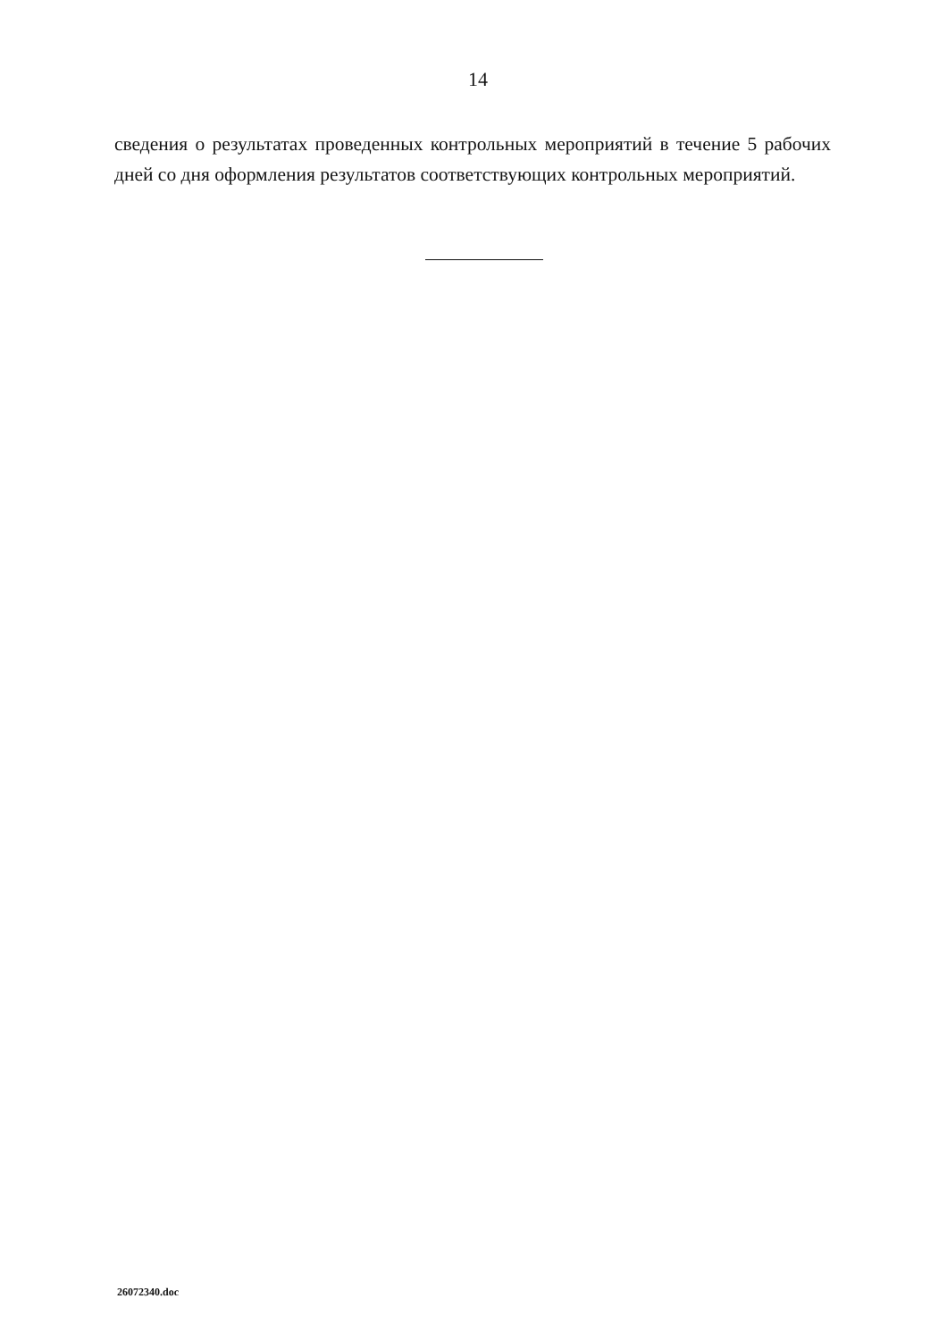14
сведения о результатах проведенных контрольных мероприятий в течение 5 рабочих дней со дня оформления результатов соответствующих контрольных мероприятий.
26072340.doc